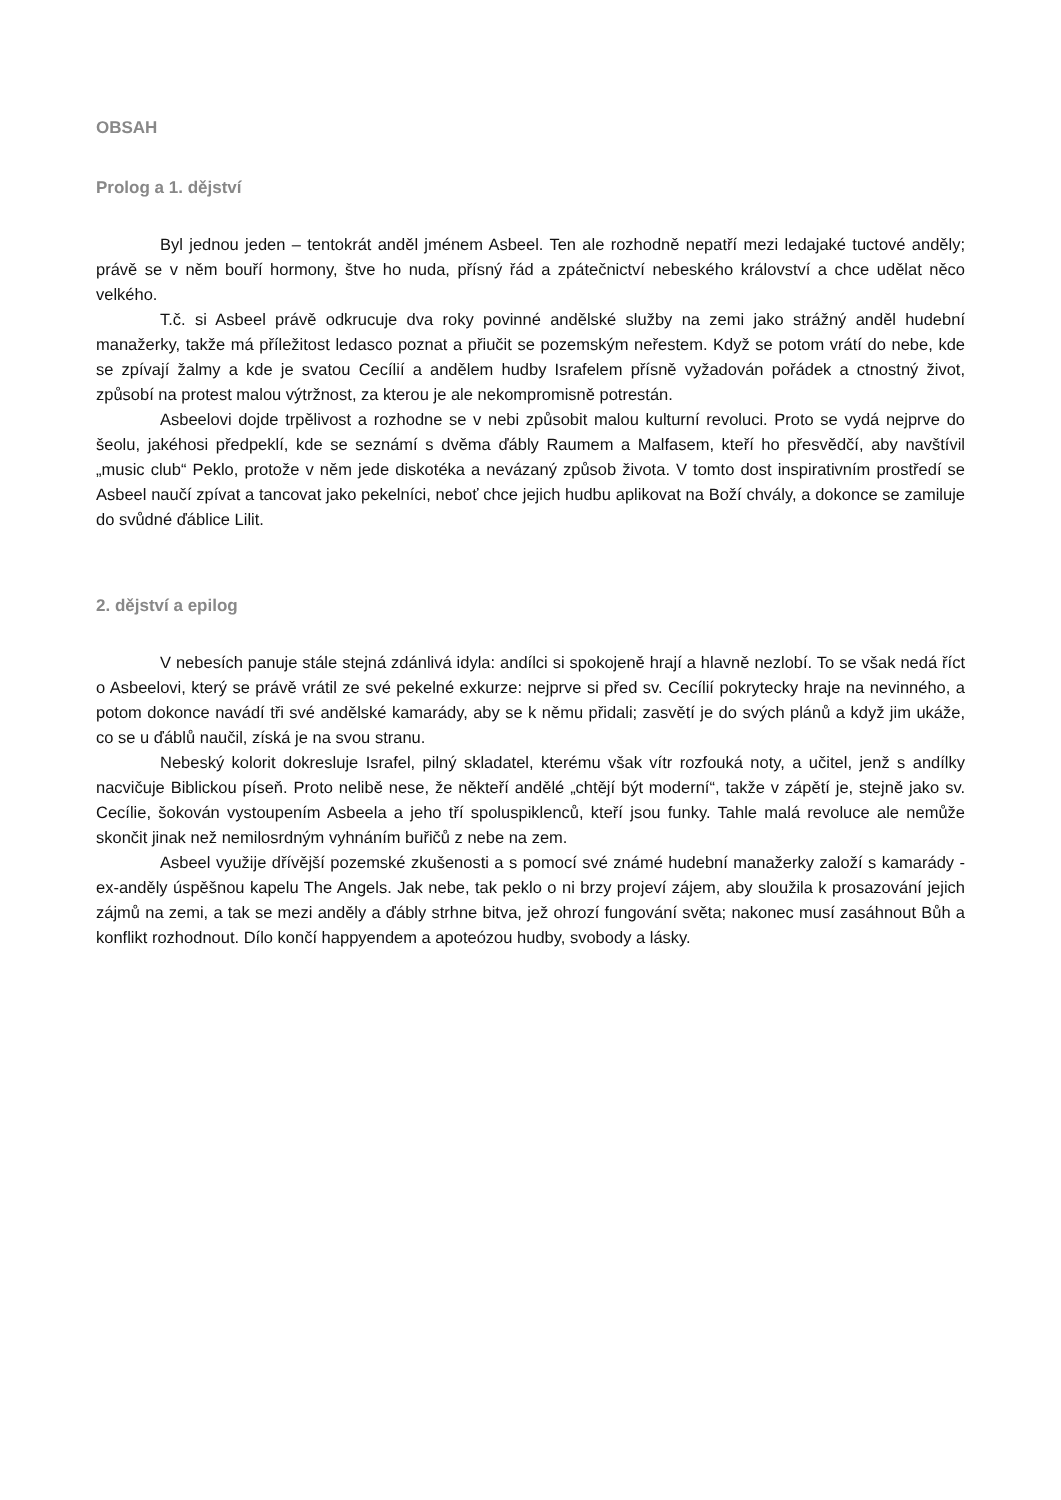OBSAH
Prolog a 1. dějství
Byl jednou jeden – tentokrát anděl jménem Asbeel. Ten ale rozhodně nepatří mezi ledajaké tuctové anděly; právě se v něm bouří hormony, štve ho nuda, přísný řád a zpátečnictví nebeského království a chce udělat něco velkého.
T.č. si Asbeel právě odkrucuje dva roky povinné andělské služby na zemi jako strážný anděl hudební manažerky, takže má příležitost ledasco poznat a přiučit se pozemským neřestem. Když se potom vrátí do nebe, kde se zpívají žalmy a kde je svatou Cecílií a andělem hudby Israfelem přísně vyžadován pořádek a ctnostný život, způsobí na protest malou výtržnost, za kterou je ale nekompromisně potrestán.
Asbeelovi dojde trpělivost a rozhodne se v nebi způsobit malou kulturní revoluci. Proto se vydá nejprve do šeolu, jakéhosi předpeklí, kde se seznámí s dvěma ďábly Raumem a Malfasem, kteří ho přesvědčí, aby navštívil „music club“ Peklo, protože v něm jede diskotéka a nevázaný způsob života. V tomto dost inspirativním prostředí se Asbeel naučí zpívat a tancovat jako pekelníci, neboť chce jejich hudbu aplikovat na Boží chvály, a dokonce se zamiluje do svůdné ďáblice Lilit.
2. dějství a epilog
V nebesích panuje stále stejná zdánlivá idyla: andílci si spokojeně hrají a hlavně nezlobí. To se však nedá říct o Asbeelovi, který se právě vrátil ze své pekelné exkurze: nejprve si před sv. Cecílií pokrytecky hraje na nevinného, a potom dokonce navádí tři své andělské kamarády, aby se k němu přidali; zasvětí je do svých plánů a když jim ukáže, co se u ďáblů naučil, získá je na svou stranu.
Nebeský kolorit dokresluje Israfel, pilný skladatel, kterému však vítr rozfouká noty, a učitel, jenž s andílky nacvičuje Biblickou píseň. Proto nelibě nese, že někteří andělé „chtějí být moderní“, takže v zápětí je, stejně jako sv. Cecílie, šokován vystoupením Asbeela a jeho tří spoluspiklenců, kteří jsou funky. Tahle malá revoluce ale nemůže skončit jinak než nemilosrdným vyhnáním buřičů z nebe na zem.
Asbeel využije dřívější pozemské zkušenosti a s pomocí své známé hudební manažerky založí s kamarády - ex-anděly úspěšnou kapelu The Angels. Jak nebe, tak peklo o ni brzy projeví zájem, aby sloužila k prosazování jejich zájmů na zemi, a tak se mezi anděly a ďábly strhne bitva, jež ohrozí fungování světa; nakonec musí zasáhnout Bůh a konflikt rozhodnout. Dílo končí happyendem a apoteózou hudby, svobody a lásky.